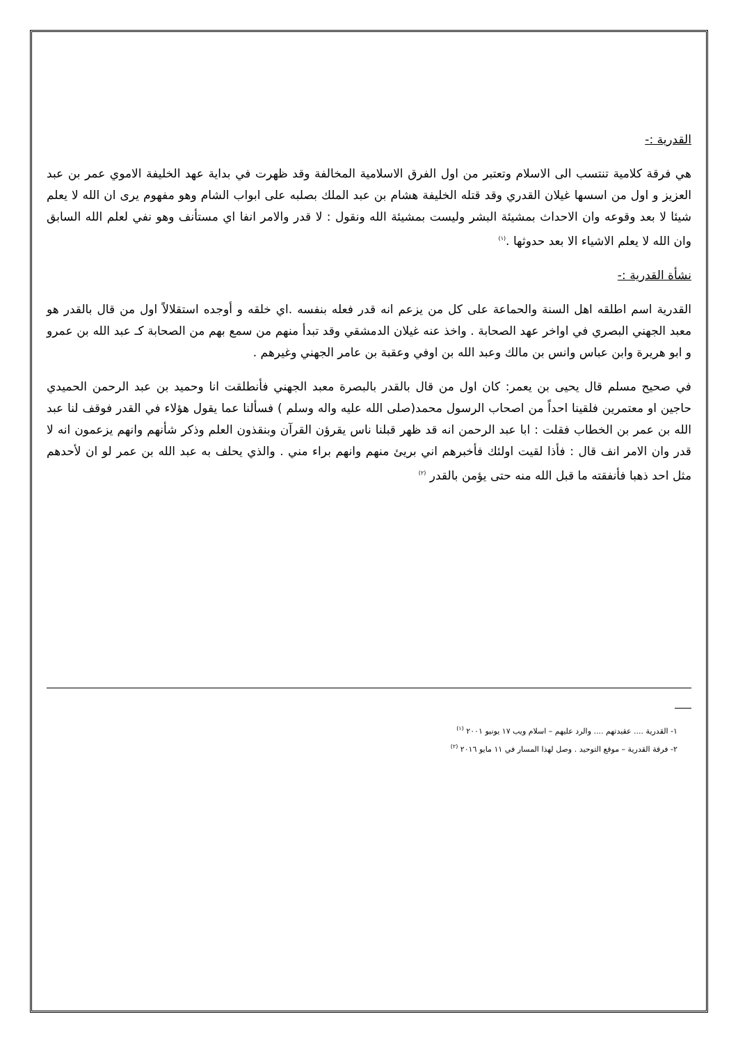القدرية :-
هي فرقة كلامية تنتسب الى الاسلام وتعتبر من اول الفرق الاسلامية المخالفة وقد ظهرت في بداية عهد الخليفة الاموي عمر بن عبد العزيز و اول من اسسها غيلان القدري وقد قتله الخليفة هشام بن عبد الملك بصلبه على ابواب الشام وهو مفهوم يرى ان الله لا يعلم شيئا لا بعد وقوعه وان الاحداث بمشيئة البشر وليست بمشيئة الله ونقول : لا قدر والامر انفا اي مستأنف وهو نفي لعلم الله السابق وان الله لا يعلم الاشياء الا بعد حدوثها .<sup>(١)</sup>
نشأة القدرية :-
القدرية اسم اطلقه اهل السنة والحماعة على كل من يزعم انه قدر فعله بنفسه .اي خلقه و أوجده استقلالاً اول من قال بالقدر هو معبد الجهني البصري في اواخر عهد الصحابة . واخذ عنه غيلان الدمشقي وقد تبدأ منهم من سمع بهم من الصحابة كـ عبد الله بن عمرو و ابو هريرة وابن عباس وانس بن مالك وعبد الله بن اوفي وعقبة بن عامر الجهني وغيرهم .
في صحيح مسلم قال يحيى بن يعمر: كان اول من قال بالقدر بالبصرة معبد الجهني فأنطلقت انا وحميد بن عبد الرحمن الحميدي حاجين او معتمرين فلقينا احداً من اصحاب الرسول محمد(صلى الله عليه واله وسلم ) فسألنا عما يقول هؤلاء في القدر فوقف لنا عبد الله بن عمر بن الخطاب فقلت : ابا عبد الرحمن انه قد ظهر قبلنا ناس يقرؤن القرآن وبنقذون العلم وذكر شأنهم وانهم يزعمون انه لا قدر وان الامر انف قال : فأذا لقيت اولئك فأخبرهم اني بريئ منهم وانهم براء مني . والذي يحلف به عبد الله بن عمر لو ان لأحدهم مثل احد ذهبا فأنفقته ما قبل الله منه حتى يؤمن بالقدر <sup>(٢)</sup>
١- القدرية .... عقيدتهم .... والرد عليهم – اسلام ويب ١٧ يونيو ٢٠٠١ <sup>(١)</sup>
٢- فرقة القدرية – موقع التوحيد . وصل لهذا المسار في ١١ مايو ٢٠١٦ <sup>(٢)</sup>